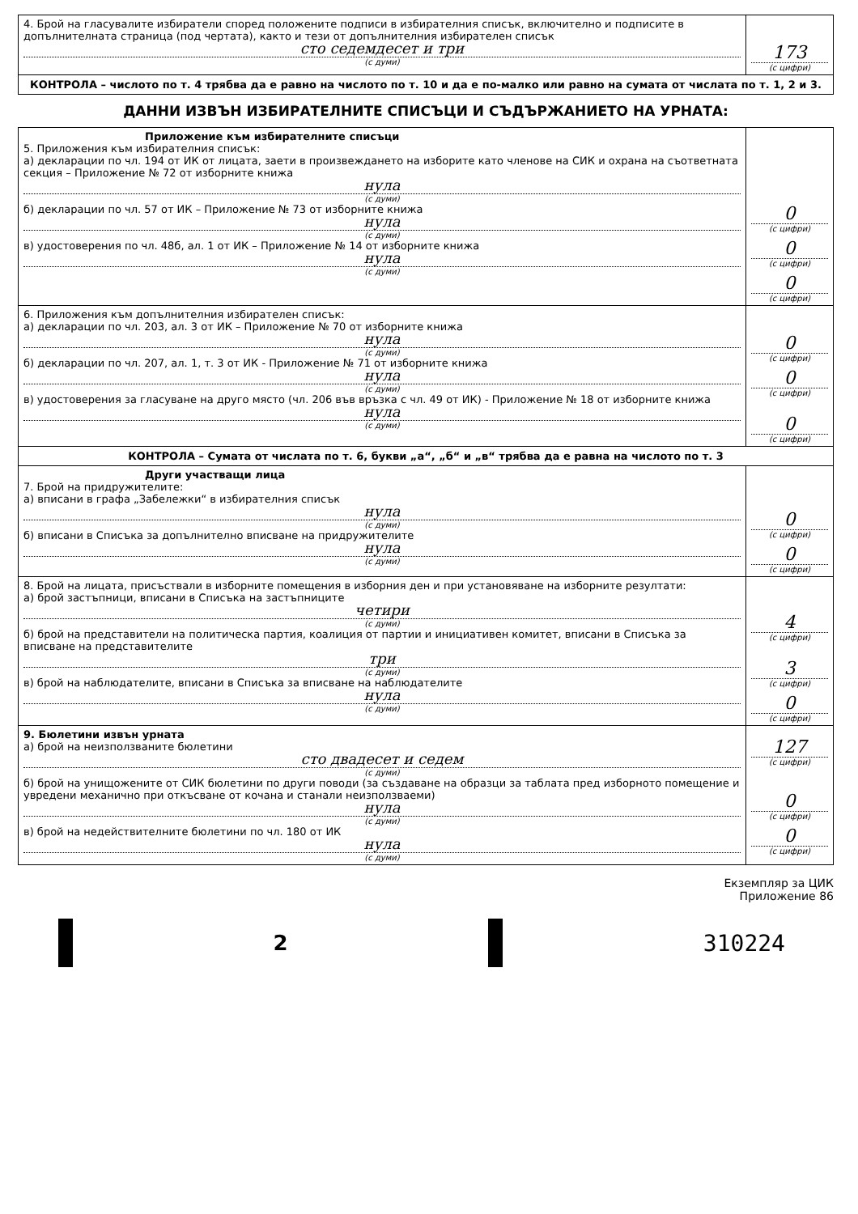| 4. Брой на гласувалите избиратели според положените подписи в избирателния списък, включително и подписите в допълнителната страница (под чертата), както и тези от допълнителния избирателен списък сто седемдесет и три (с думи) | 173 (с цифри) |
| КОНТРОЛА – числото по т. 4 трябва да е равно на числото по т. 10 и да е по-малко или равно на сумата от числата по т. 1, 2 и 3. | |
ДАННИ ИЗВЪН ИЗБИРАТЕЛНИТЕ СПИСЪЦИ И СЪДЪРЖАНИЕТО НА УРНАТА:
| Приложение към избирателните списъци 5. Приложения към избирателния списък: а) декларации по чл. 194 от ИК от лицата, заети в произвеждането на изборите като членове на СИК и охрана на съответната секция – Приложение № 72 от изборните книжа нула (с думи) б) декларации по чл. 57 от ИК – Приложение № 73 от изборните книжа нула (с думи) в) удостоверения по чл. 48б, ал. 1 от ИК – Приложение № 14 от изборните книжа нула (с думи) | 0 (с цифри) 0 (с цифри) 0 (с цифри) |
| 6. Приложения към допълнителния избирателен списък: а) декларации по чл. 203, ал. 3 от ИК – Приложение № 70 от изборните книжа нула (с думи) б) декларации по чл. 207, ал. 1, т. 3 от ИК - Приложение № 71 от изборните книжа нула (с думи) в) удостоверения за гласуване на друго място (чл. 206 във връзка с чл. 49 от ИК) - Приложение № 18 от изборните книжа нула (с думи) | 0 (с цифри) 0 (с цифри) 0 (с цифри) |
| КОНТРОЛА – Сумата от числата по т. 6, букви „а“, „б“ и „в“ трябва да е равна на числото по т. 3 | |
| Други участващи лица 7. Брой на придружителите: а) вписани в графа „Забележки“ в избирателния списък нула (с думи) б) вписани в Списъка за допълнително вписване на придружителите нула (с думи) | 0 (с цифри) 0 (с цифри) |
| 8. Брой на лицата, присъствали в изборните помещения в изборния ден и при установяване на изборните резултати: а) брой застъпници, вписани в Списъка на застъпниците четири (с думи) б) брой на представители на политическа партия, коалиция от партии и инициативен комитет, вписани в Списъка за вписване на представителите три (с думи) в) брой на наблюдателите, вписани в Списъка за вписване на наблюдателите нула (с думи) | 4 (с цифри) 3 (с цифри) 0 (с цифри) |
| 9. Бюлетини извън урната а) брой на неизползваните бюлетини сто двадесет и седем (с думи) б) брой на унищожените от СИК бюлетини по други поводи (за създаване на образци за таблата пред изборното помещение и увредени механично при откъсване от кочана и станали неизползваеми) нула (с думи) в) брой на недействителните бюлетини по чл. 180 от ИК нула (с думи) | 127 (с цифри) 0 (с цифри) 0 (с цифри) |
Екземпляр за ЦИК
Приложение 86
2 310224